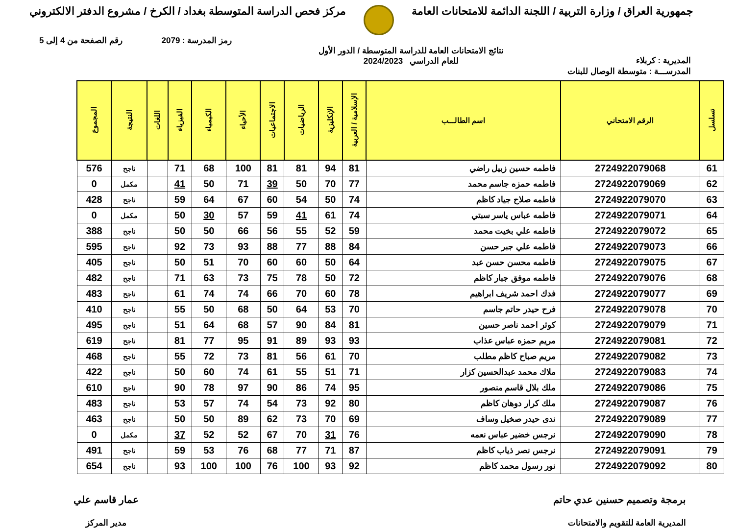جمهورية العراق / وزارة التربية / اللجنة الدائمة للامتحانات العامة
مركز فحص الدراسة المتوسطة بغداد / الكرخ / مشروع الدفتر الالكتروني
رمز المدرسة : 2079 رقم الصفحة من 4 إلى 5
المديرية : كربلاء نتائج الامتحانات العامة للدراسة المتوسطة / الدور الأول
للعام الدراسي 2024/2023
المدرســـة : متوسطة الوصال للبنات
| تسلسل | الرقم الامتحاني | اسم الطالـــب | الإسلامية / العربية | الإنكليزية | الرياضيات | الاجتماعيات | الأحياء | الكيمياء | الفيزياء | اللغات | النتيجة | المجموع |
| --- | --- | --- | --- | --- | --- | --- | --- | --- | --- | --- | --- | --- |
| 61 | 2724922079068 | فاطمه حسين زبيل راضي | 81 | 94 | 81 | 81 | 100 | 68 | 71 | | ناجح | 576 |
| 62 | 2724922079069 | فاطمه حمزه جاسم محمد | 77 | 70 | 50 | 39 | 71 | 50 | 41 | | مكمل | 0 |
| 63 | 2724922079070 | فاطمه صلاح جياد كاظم | 74 | 50 | 54 | 60 | 67 | 64 | 59 | | ناجح | 428 |
| 64 | 2724922079071 | فاطمه عباس ياسر سبتي | 74 | 61 | 41 | 59 | 57 | 30 | 50 | | مكمل | 0 |
| 65 | 2724922079072 | فاطمه علي بخيت محمد | 59 | 52 | 55 | 56 | 66 | 50 | 50 | | ناجح | 388 |
| 66 | 2724922079073 | فاطمه علي جبر حسن | 84 | 88 | 77 | 88 | 93 | 73 | 92 | | ناجح | 595 |
| 67 | 2724922079075 | فاطمه محسن حسن عبد | 64 | 50 | 60 | 60 | 70 | 51 | 50 | | ناجح | 405 |
| 68 | 2724922079076 | فاطمه موفق جبار كاظم | 72 | 50 | 78 | 75 | 73 | 63 | 71 | | ناجح | 482 |
| 69 | 2724922079077 | فدك احمد شريف ابراهيم | 78 | 60 | 70 | 66 | 74 | 74 | 61 | | ناجح | 483 |
| 70 | 2724922079078 | فرح حيدر حاتم جاسم | 70 | 53 | 64 | 50 | 68 | 50 | 55 | | ناجح | 410 |
| 71 | 2724922079079 | كوثر احمد ناصر حسين | 81 | 84 | 90 | 57 | 68 | 64 | 51 | | ناجح | 495 |
| 72 | 2724922079081 | مريم حمزه عباس عذاب | 93 | 93 | 89 | 91 | 95 | 77 | 81 | | ناجح | 619 |
| 73 | 2724922079082 | مريم صباح كاظم مطلب | 70 | 61 | 56 | 81 | 73 | 72 | 55 | | ناجح | 468 |
| 74 | 2724922079083 | ملاك محمد عبدالحسين كزار | 71 | 51 | 55 | 61 | 74 | 60 | 50 | | ناجح | 422 |
| 75 | 2724922079086 | ملك بلال قاسم منصور | 95 | 74 | 86 | 90 | 97 | 78 | 90 | | ناجح | 610 |
| 76 | 2724922079087 | ملك كرار دوهان كاظم | 80 | 92 | 73 | 54 | 74 | 57 | 53 | | ناجح | 483 |
| 77 | 2724922079089 | ندى حيدر صخيل وساف | 69 | 70 | 73 | 62 | 89 | 50 | 50 | | ناجح | 463 |
| 78 | 2724922079090 | نرجس خضير عباس نعمه | 76 | 31 | 70 | 67 | 52 | 52 | 37 | | مكمل | 0 |
| 79 | 2724922079091 | نرجس نصر ذياب كاظم | 87 | 71 | 77 | 68 | 76 | 53 | 59 | | ناجح | 491 |
| 80 | 2724922079092 | نور رسول محمد كاظم | 92 | 93 | 100 | 76 | 100 | 100 | 93 | | ناجح | 654 |
برمجة وتصميم حسنين عدي حاتم
المديرية العامة للتقويم والامتحانات
عمار قاسم علي
مدير المركز